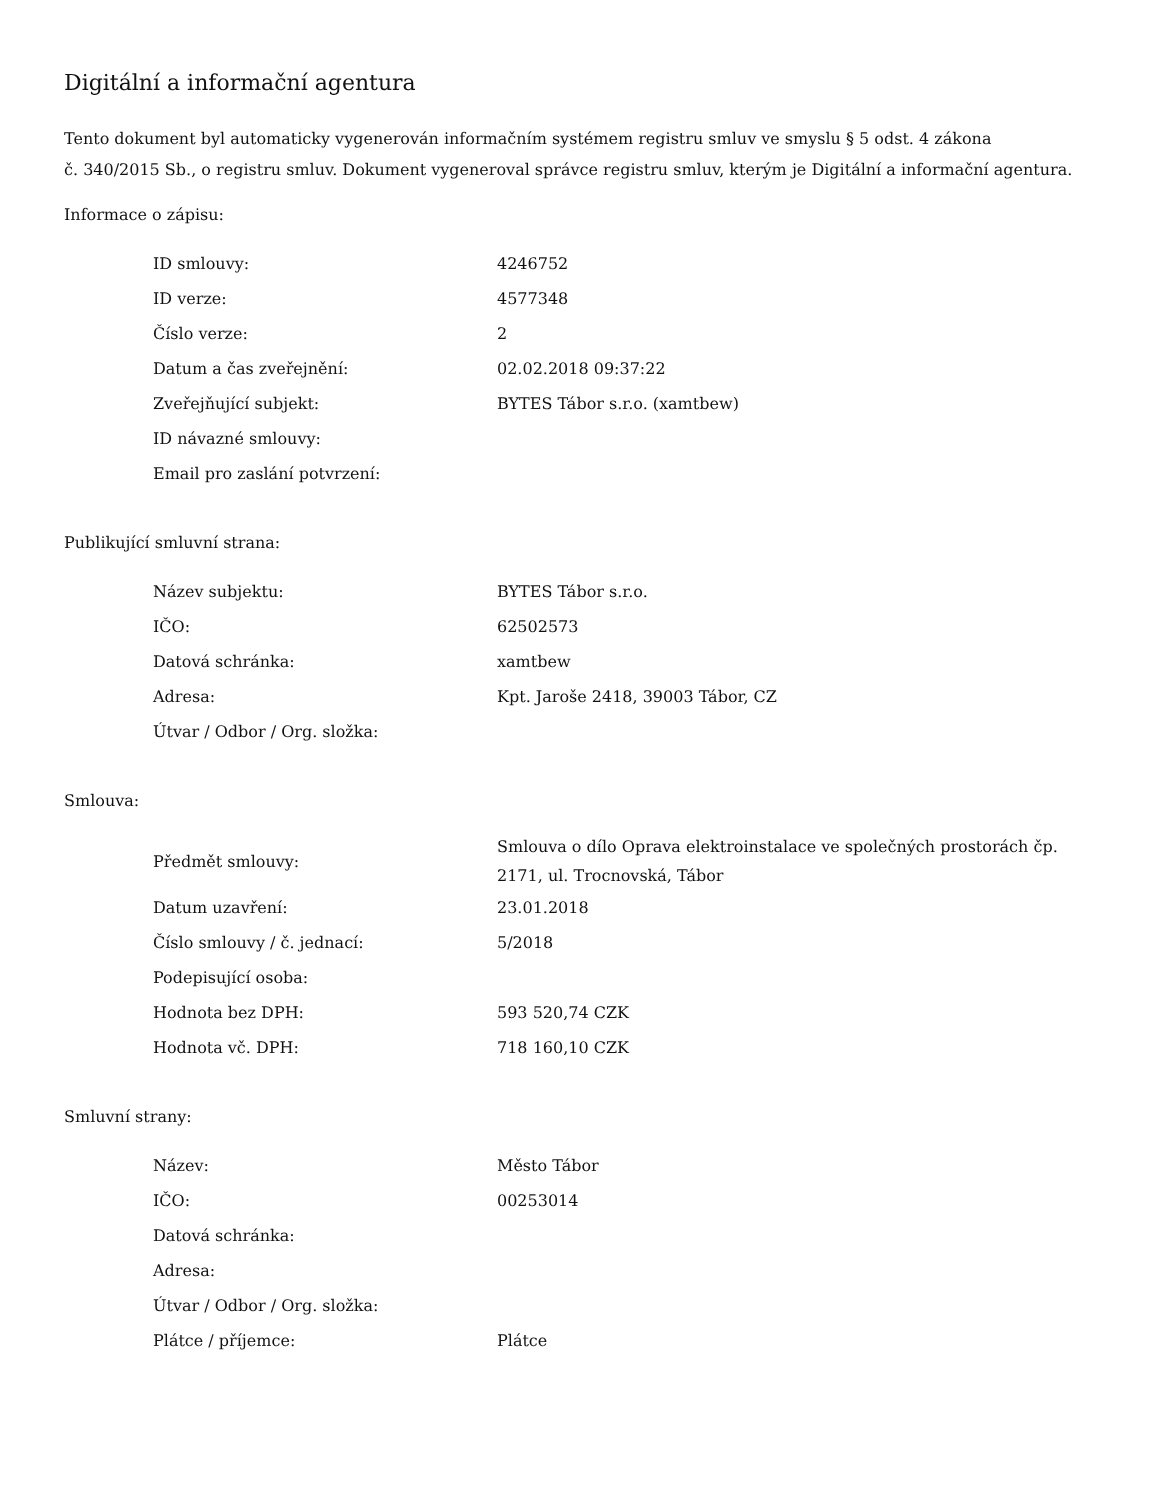Digitální a informační agentura
Tento dokument byl automaticky vygenerován informačním systémem registru smluv ve smyslu § 5 odst. 4 zákona
č. 340/2015 Sb., o registru smluv. Dokument vygeneroval správce registru smluv, kterým je Digitální a informační agentura.
Informace o zápisu:
| ID smlouvy: | 4246752 |
| ID verze: | 4577348 |
| Číslo verze: | 2 |
| Datum a čas zveřejnění: | 02.02.2018 09:37:22 |
| Zveřejňující subjekt: | BYTES Tábor s.r.o. (xamtbew) |
| ID návazné smlouvy: | |
| Email pro zaslání potvrzení: | |
Publikující smluvní strana:
| Název subjektu: | BYTES Tábor s.r.o. |
| IČO: | 62502573 |
| Datová schránka: | xamtbew |
| Adresa: | Kpt. Jaroše 2418, 39003 Tábor, CZ |
| Útvar / Odbor / Org. složka: | |
Smlouva:
| Předmět smlouvy: | Smlouva o dílo Oprava elektroinstalace ve společných prostorách čp. 2171, ul. Trocnovská, Tábor |
| Datum uzavření: | 23.01.2018 |
| Číslo smlouvy / č. jednací: | 5/2018 |
| Podepisující osoba: | |
| Hodnota bez DPH: | 593 520,74 CZK |
| Hodnota vč. DPH: | 718 160,10 CZK |
Smluvní strany:
| Název: | Město Tábor |
| IČO: | 00253014 |
| Datová schránka: | |
| Adresa: | |
| Útvar / Odbor / Org. složka: | |
| Plátce / příjemce: | Plátce |